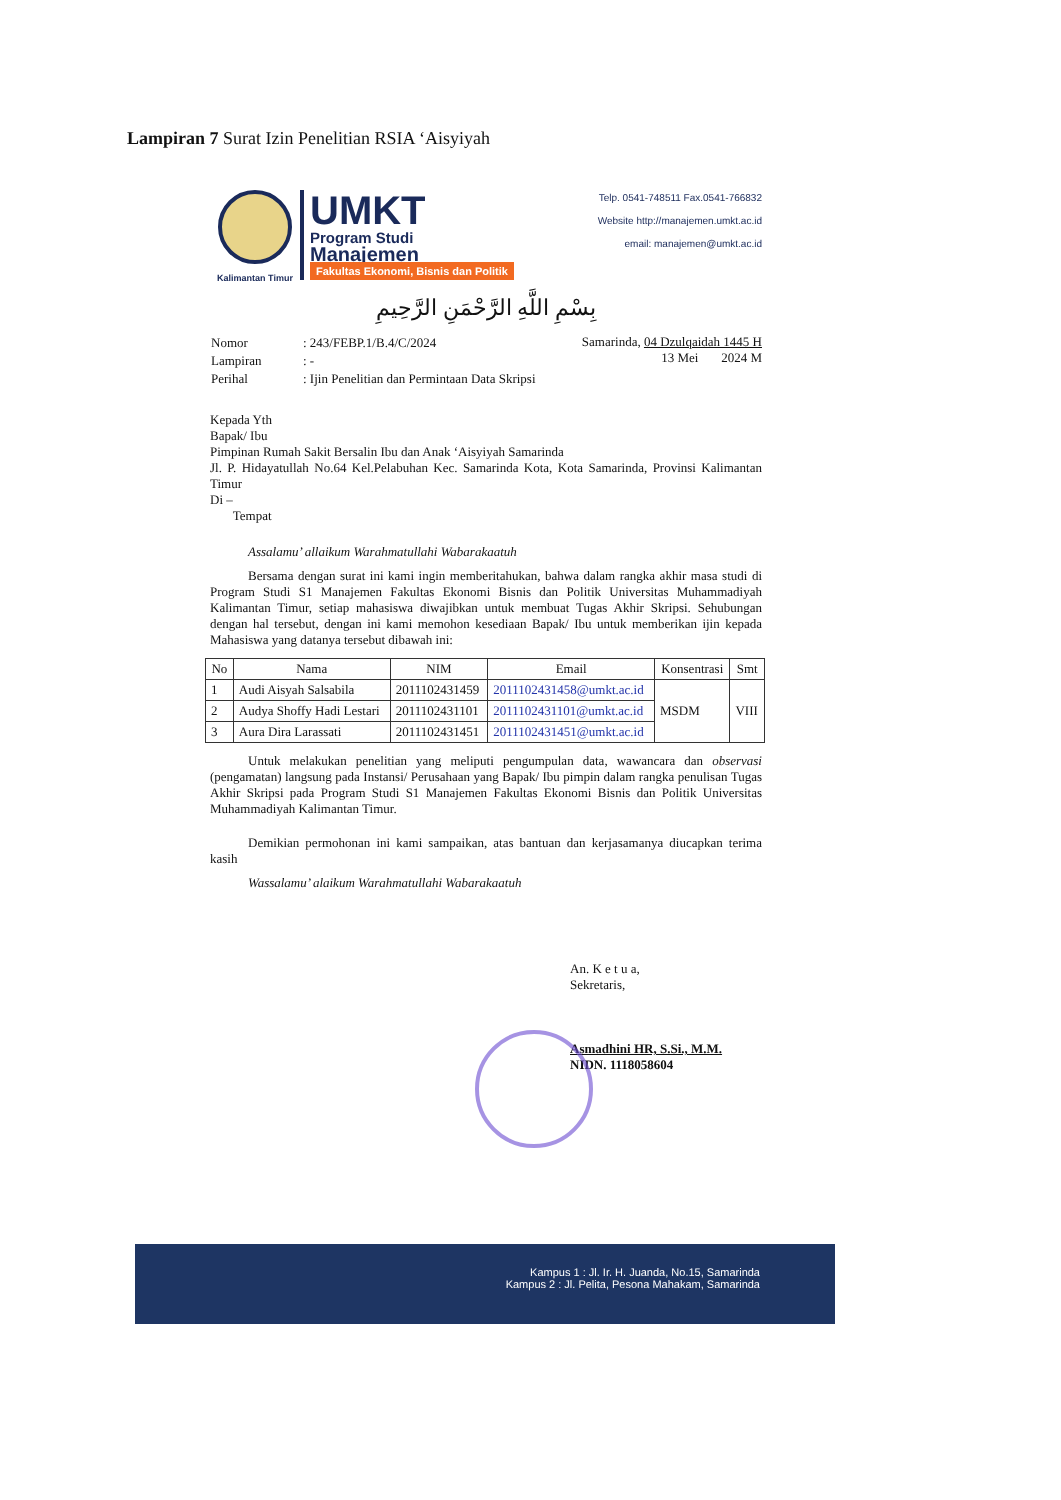Lampiran 7 Surat Izin Penelitian RSIA ‘Aisyiyah
Kalimantan Timur
UMKT
Program Studi
Manajemen
Fakultas Ekonomi, Bisnis dan Politik
Telp. 0541-748511 Fax.0541-766832
Website http://manajemen.umkt.ac.id
email: manajemen@umkt.ac.id
بِسْمِ اللَّهِ الرَّحْمَنِ الرَّحِيمِ
| Nomor | : 243/FEBP.1/B.4/C/2024 |
| Lampiran | : - |
| Perihal | : Ijin Penelitian dan Permintaan Data Skripsi |
Samarinda, 04 Dzulqaidah 1445 H
13 Mei 2024 M
Kepada Yth
Bapak/ Ibu
Pimpinan Rumah Sakit Bersalin Ibu dan Anak ‘Aisyiyah Samarinda
Jl. P. Hidayatullah No.64 Kel.Pelabuhan Kec. Samarinda Kota, Kota Samarinda, Provinsi Kalimantan Timur
Di –
Tempat
Assalamu’ allaikum Warahmatullahi Wabarakaatuh
Bersama dengan surat ini kami ingin memberitahukan, bahwa dalam rangka akhir masa studi di Program Studi S1 Manajemen Fakultas Ekonomi Bisnis dan Politik Universitas Muhammadiyah Kalimantan Timur, setiap mahasiswa diwajibkan untuk membuat Tugas Akhir Skripsi. Sehubungan dengan hal tersebut, dengan ini kami memohon kesediaan Bapak/ Ibu untuk memberikan ijin kepada Mahasiswa yang datanya tersebut dibawah ini:
| No | Nama | NIM | Email | Konsentrasi | Smt |
| --- | --- | --- | --- | --- | --- |
| 1 | Audi Aisyah Salsabila | 2011102431459 | 2011102431458@umkt.ac.id | MSDM | VIII |
| 2 | Audya Shoffy Hadi Lestari | 2011102431101 | 2011102431101@umkt.ac.id | | |
| 3 | Aura Dira Larassati | 2011102431451 | 2011102431451@umkt.ac.id | | |
Untuk melakukan penelitian yang meliputi pengumpulan data, wawancara dan observasi (pengamatan) langsung pada Instansi/ Perusahaan yang Bapak/ Ibu pimpin dalam rangka penulisan Tugas Akhir Skripsi pada Program Studi S1 Manajemen Fakultas Ekonomi Bisnis dan Politik Universitas Muhammadiyah Kalimantan Timur.
Demikian permohonan ini kami sampaikan, atas bantuan dan kerjasamanya diucapkan terima kasih
Wassalamu’ alaikum Warahmatullahi Wabarakaatuh
An. K e t u a,
Sekretaris,
Asmadhini HR, S.Si., M.M.
NIDN. 1118058604
Kampus 1 : Jl. Ir. H. Juanda, No.15, Samarinda
Kampus 2 : Jl. Pelita, Pesona Mahakam, Samarinda